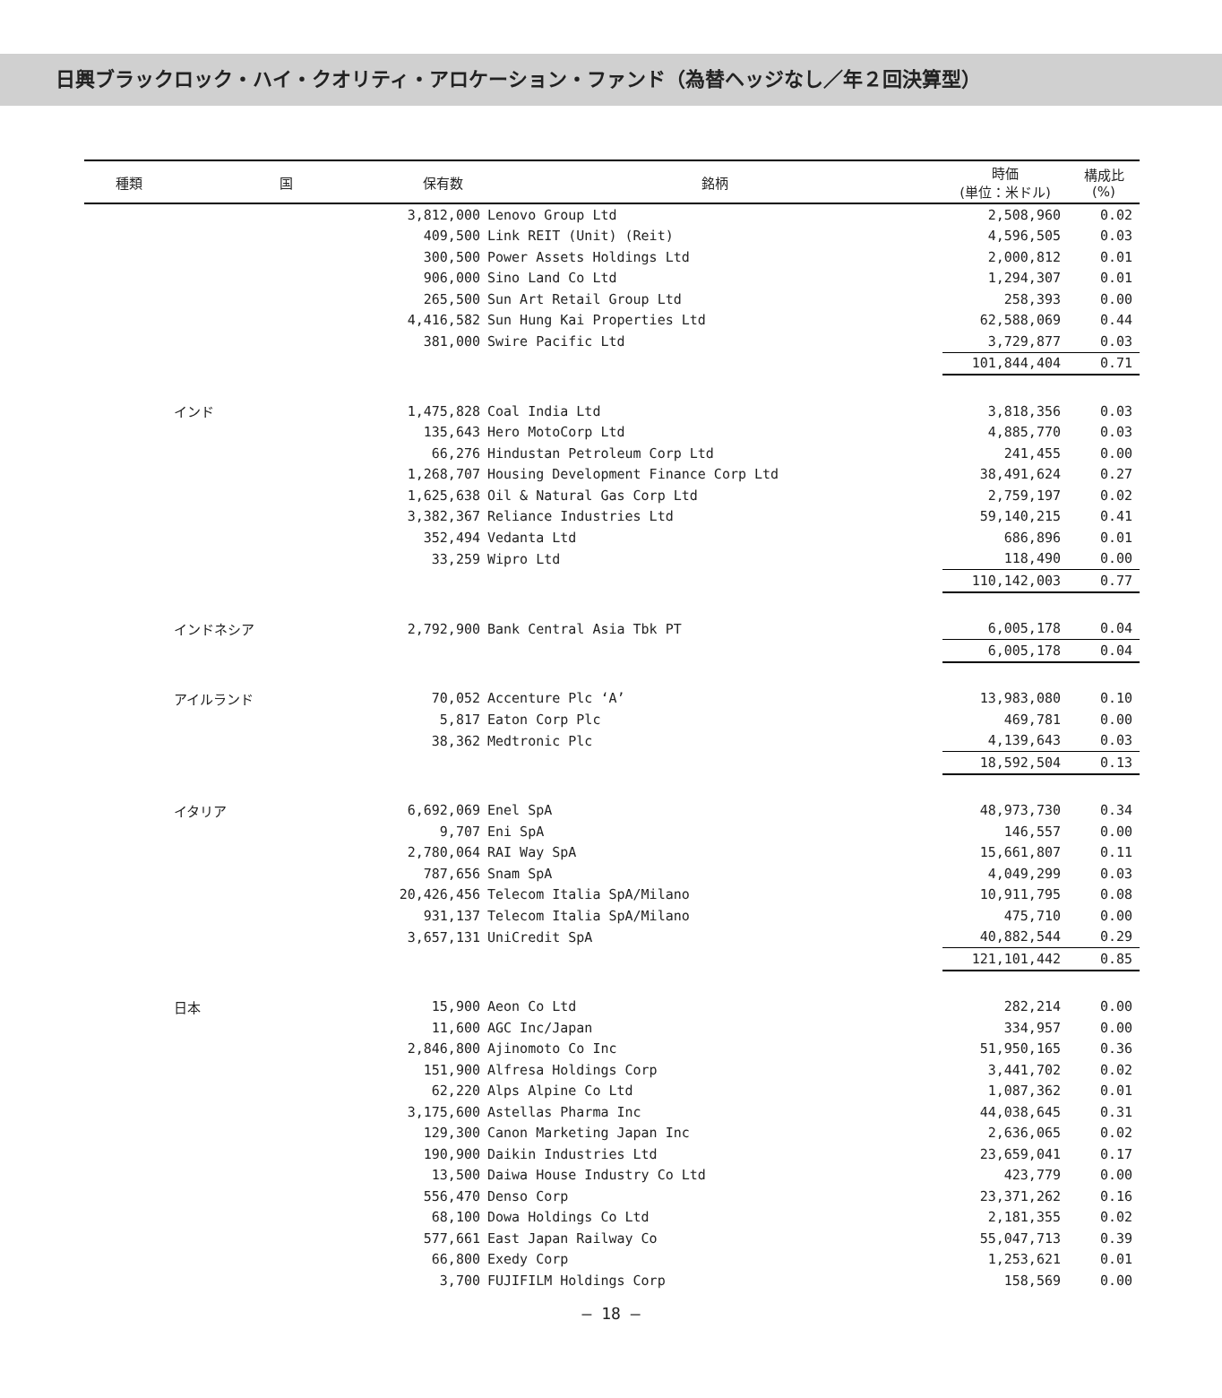日興ブラックロック・ハイ・クオリティ・アロケーション・ファンド（為替ヘッジなし／年２回決算型）
| 種類 | 国 | 保有数 | 銘柄 | 時価 (単位：米ドル) | 構成比 (%) |
| --- | --- | --- | --- | --- | --- |
| | | 3,812,000 | Lenovo Group Ltd | 2,508,960 | 0.02 |
| | | 409,500 | Link REIT (Unit) (Reit) | 4,596,505 | 0.03 |
| | | 300,500 | Power Assets Holdings Ltd | 2,000,812 | 0.01 |
| | | 906,000 | Sino Land Co Ltd | 1,294,307 | 0.01 |
| | | 265,500 | Sun Art Retail Group Ltd | 258,393 | 0.00 |
| | | 4,416,582 | Sun Hung Kai Properties Ltd | 62,588,069 | 0.44 |
| | | 381,000 | Swire Pacific Ltd | 3,729,877 | 0.03 |
| | | | | 101,844,404 | 0.71 |
| | インド | 1,475,828 | Coal India Ltd | 3,818,356 | 0.03 |
| | | 135,643 | Hero MotoCorp Ltd | 4,885,770 | 0.03 |
| | | 66,276 | Hindustan Petroleum Corp Ltd | 241,455 | 0.00 |
| | | 1,268,707 | Housing Development Finance Corp Ltd | 38,491,624 | 0.27 |
| | | 1,625,638 | Oil & Natural Gas Corp Ltd | 2,759,197 | 0.02 |
| | | 3,382,367 | Reliance Industries Ltd | 59,140,215 | 0.41 |
| | | 352,494 | Vedanta Ltd | 686,896 | 0.01 |
| | | 33,259 | Wipro Ltd | 118,490 | 0.00 |
| | | | | 110,142,003 | 0.77 |
| | インドネシア | 2,792,900 | Bank Central Asia Tbk PT | 6,005,178 | 0.04 |
| | | | | 6,005,178 | 0.04 |
| | アイルランド | 70,052 | Accenture Plc ‘A’ | 13,983,080 | 0.10 |
| | | 5,817 | Eaton Corp Plc | 469,781 | 0.00 |
| | | 38,362 | Medtronic Plc | 4,139,643 | 0.03 |
| | | | | 18,592,504 | 0.13 |
| | イタリア | 6,692,069 | Enel SpA | 48,973,730 | 0.34 |
| | | 9,707 | Eni SpA | 146,557 | 0.00 |
| | | 2,780,064 | RAI Way SpA | 15,661,807 | 0.11 |
| | | 787,656 | Snam SpA | 4,049,299 | 0.03 |
| | | 20,426,456 | Telecom Italia SpA/Milano | 10,911,795 | 0.08 |
| | | 931,137 | Telecom Italia SpA/Milano | 475,710 | 0.00 |
| | | 3,657,131 | UniCredit SpA | 40,882,544 | 0.29 |
| | | | | 121,101,442 | 0.85 |
| | 日本 | 15,900 | Aeon Co Ltd | 282,214 | 0.00 |
| | | 11,600 | AGC Inc/Japan | 334,957 | 0.00 |
| | | 2,846,800 | Ajinomoto Co Inc | 51,950,165 | 0.36 |
| | | 151,900 | Alfresa Holdings Corp | 3,441,702 | 0.02 |
| | | 62,220 | Alps Alpine Co Ltd | 1,087,362 | 0.01 |
| | | 3,175,600 | Astellas Pharma Inc | 44,038,645 | 0.31 |
| | | 129,300 | Canon Marketing Japan Inc | 2,636,065 | 0.02 |
| | | 190,900 | Daikin Industries Ltd | 23,659,041 | 0.17 |
| | | 13,500 | Daiwa House Industry Co Ltd | 423,779 | 0.00 |
| | | 556,470 | Denso Corp | 23,371,262 | 0.16 |
| | | 68,100 | Dowa Holdings Co Ltd | 2,181,355 | 0.02 |
| | | 577,661 | East Japan Railway Co | 55,047,713 | 0.39 |
| | | 66,800 | Exedy Corp | 1,253,621 | 0.01 |
| | | 3,700 | FUJIFILM Holdings Corp | 158,569 | 0.00 |
― 18 ―